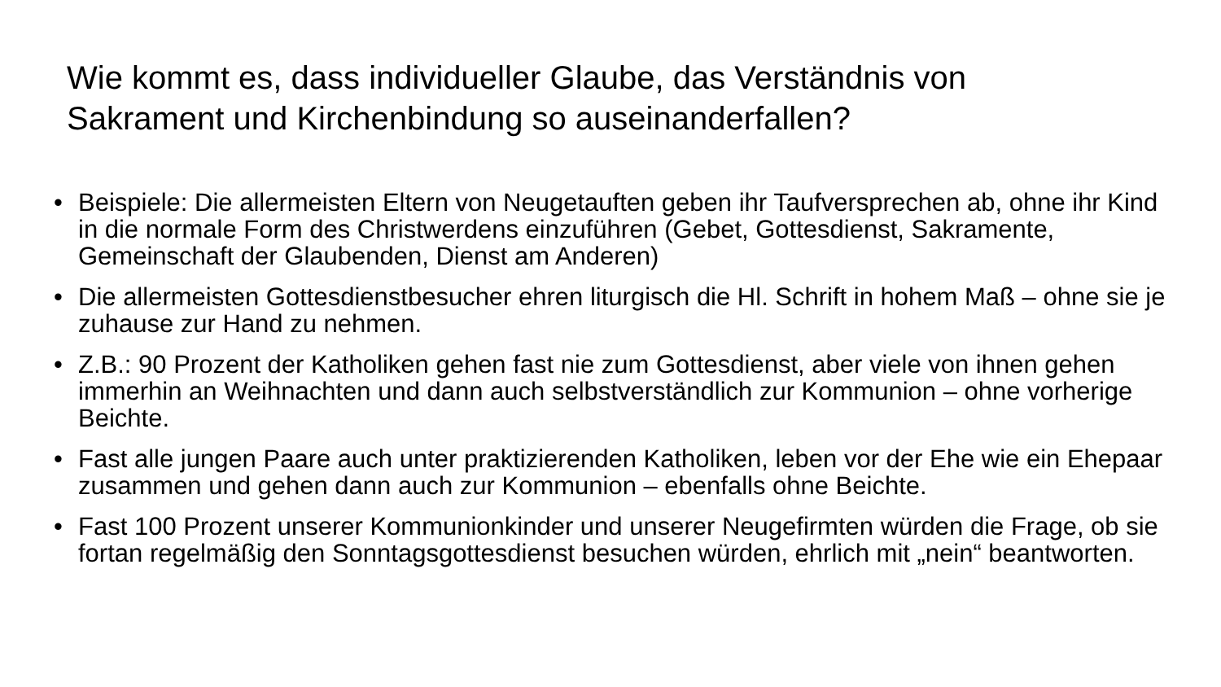Wie kommt es, dass individueller Glaube, das Verständnis von Sakrament und Kirchenbindung so auseinanderfallen?
• Beispiele: Die allermeisten Eltern von Neugetauften geben ihr Taufversprechen ab, ohne ihr Kind in die normale Form des Christwerdens einzuführen (Gebet, Gottesdienst, Sakramente, Gemeinschaft der Glaubenden, Dienst am Anderen)
• Die allermeisten Gottesdienstbesucher ehren liturgisch die Hl. Schrift in hohem Maß – ohne sie je zuhause zur Hand zu nehmen.
• Z.B.: 90 Prozent der Katholiken gehen fast nie zum Gottesdienst, aber viele von ihnen gehen immerhin an Weihnachten und dann auch selbstverständlich zur Kommunion – ohne vorherige Beichte.
• Fast alle jungen Paare auch unter praktizierenden Katholiken, leben vor der Ehe wie ein Ehepaar zusammen und gehen dann auch zur Kommunion – ebenfalls ohne Beichte.
• Fast 100 Prozent unserer Kommunionkinder und unserer Neugefirmten würden die Frage, ob sie fortan regelmäßig den Sonntagsgottesdienst besuchen würden, ehrlich mit „nein“ beantworten.